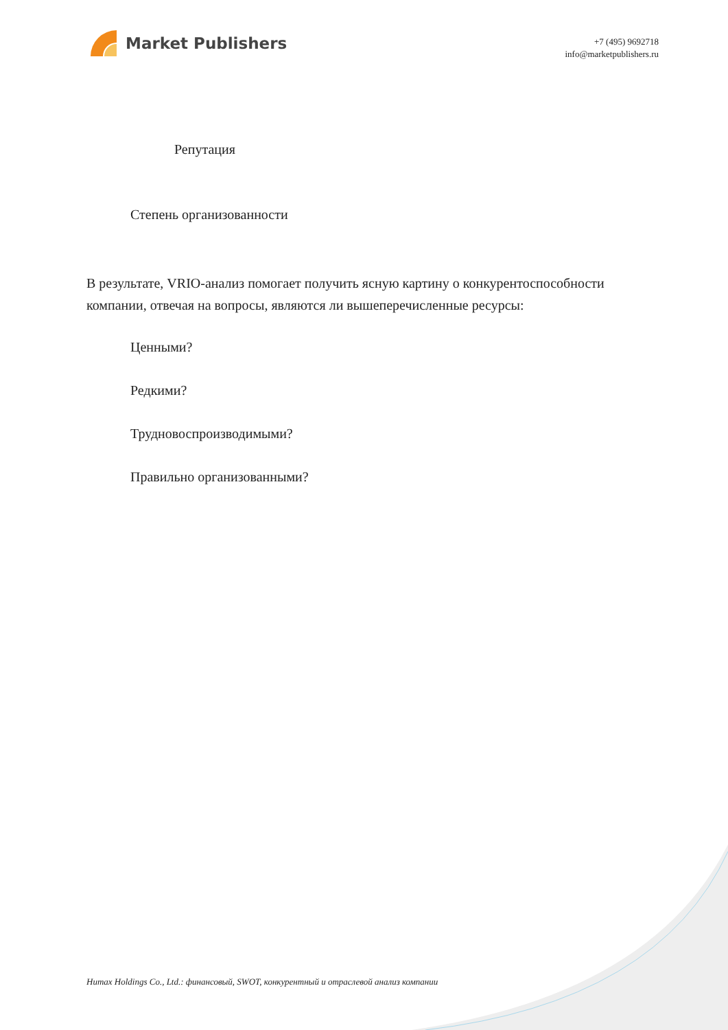Market Publishers
+7 (495) 9692718
info@marketpublishers.ru
Репутация
Степень организованности
В результате, VRIO-анализ помогает получить ясную картину о конкурентоспособности компании, отвечая на вопросы, являются ли вышеперечисленные ресурсы:
Ценными?
Редкими?
Трудновоспроизводимыми?
Правильно организованными?
Humax Holdings Co., Ltd.: финансовый, SWOT, конкурентный и отраслевой анализ компании